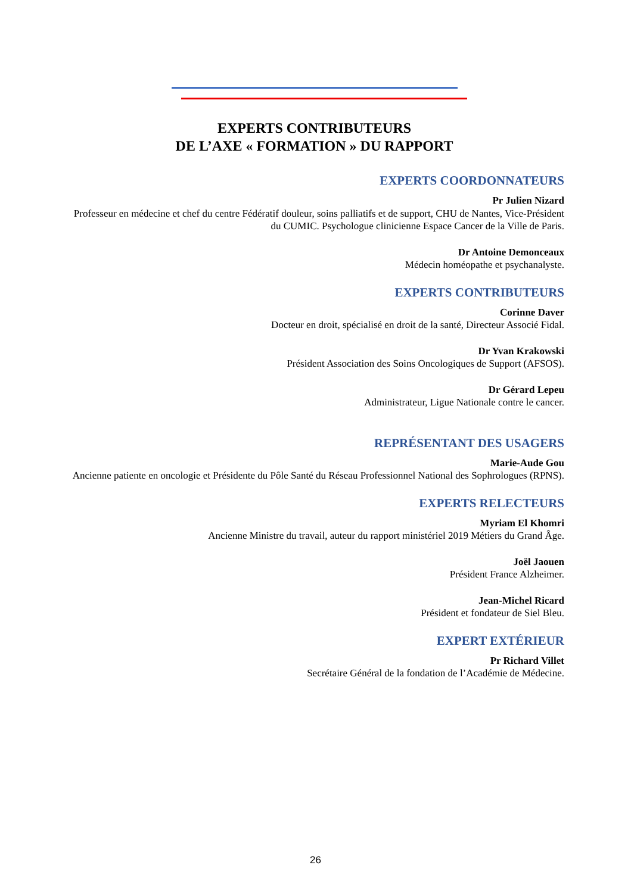EXPERTS CONTRIBUTEURS
DE L’AXE « FORMATION » DU RAPPORT
EXPERTS COORDONNATEURS
Pr Julien Nizard
Professeur en médecine et chef du centre Fédératif douleur, soins palliatifs et de support, CHU de Nantes, Vice-Président du CUMIC. Psychologue clinicienne Espace Cancer de la Ville de Paris.
Dr Antoine Demonceaux
Médecin homéopathe et psychanalyste.
EXPERTS CONTRIBUTEURS
Corinne Daver
Docteur en droit, spécialisé en droit de la santé, Directeur Associé Fidal.
Dr Yvan Krakowski
Président Association des Soins Oncologiques de Support (AFSOS).
Dr Gérard Lepeu
Administrateur, Ligue Nationale contre le cancer.
REPRÉSENTANT DES USAGERS
Marie-Aude Gou
Ancienne patiente en oncologie et Présidente du Pôle Santé du Réseau Professionnel National des Sophrologues (RPNS).
EXPERTS RELECTEURS
Myriam El Khomri
Ancienne Ministre du travail, auteur du rapport ministériel 2019 Métiers du Grand Âge.
Joël Jaouen
Président France Alzheimer.
Jean-Michel Ricard
Président et fondateur de Siel Bleu.
EXPERT EXTÉRIEUR
Pr Richard Villet
Secrétaire Général de la fondation de l’Académie de Médecine.
26